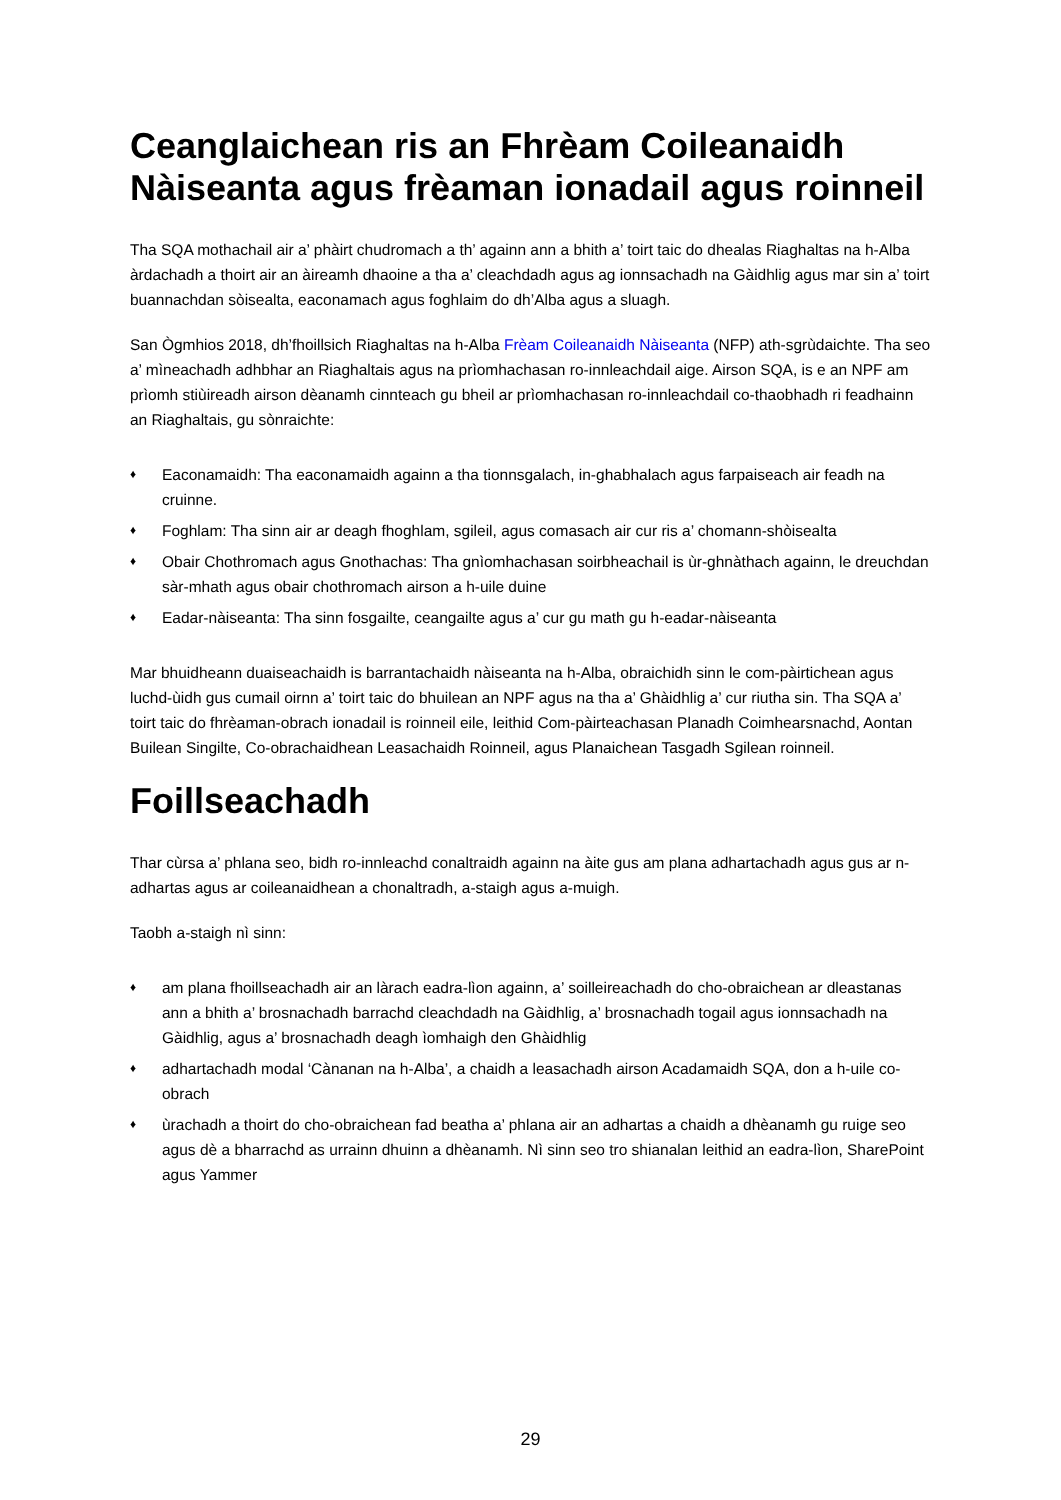Ceanglaichean ris an Fhrèam Coileanaidh Nàiseanta agus frèaman ionadail agus roinneil
Tha SQA mothachail air a’ phàirt chudromach a th’ againn ann a bhith a’ toirt taic do dhealas Riaghaltas na h-Alba àrdachadh a thoirt air an àireamh dhaoine a tha a’ cleachdadh agus ag ionnsachadh na Gàidhlig agus mar sin a’ toirt buannachdan sòisealta, eaconamach agus foghlaim do dh’Alba agus a sluagh.
San Ògmhios 2018, dh’fhoillsich Riaghaltas na h-Alba Frèam Coileanaidh Nàiseanta (NFP) ath-sgrùdaichte. Tha seo a’ mìneachadh adhbhar an Riaghaltais agus na prìomhachasan ro-innleachdail aige. Airson SQA, is e an NPF am prìomh stiùireadh airson dèanamh cinnteach gu bheil ar prìomhachasan ro-innleachdail co-thaobhadh ri feadhainn an Riaghaltais, gu sònraichte:
♦ Eaconamaidh: Tha eaconamaidh againn a tha tionnsgalach, in-ghabhalach agus farpaiseach air feadh na cruinne.
♦ Foghlam: Tha sinn air ar deagh fhoghlam, sgileil, agus comasach air cur ris a’ chomann-shòisealta
♦ Obair Chothromach agus Gnothachas: Tha gnìomhachasan soirbheachail is ùr-ghnàthach againn, le dreuchdan sàr-mhath agus obair chothromach airson a h-uile duine
♦ Eadar-nàiseanta: Tha sinn fosgailte, ceangailte agus a’ cur gu math gu h-eadar-nàiseanta
Mar bhuidheann duaiseachaidh is barrantachaidh nàiseanta na h-Alba, obraichidh sinn le com-pàirtichean agus luchd-ùidh gus cumail oirnn a’ toirt taic do bhuilean an NPF agus na tha a’ Ghàidhlig a’ cur riutha sin. Tha SQA a’ toirt taic do fhrèaman-obrach ionadail is roinneil eile, leithid Com-pàirteachasan Planadh Coimhearsnachd, Aontan Builean Singilte, Co-obrachaidhean Leasachaidh Roinneil, agus Planaichean Tasgadh Sgilean roinneil.
Foillseachadh
Thar cùrsa a’ phlana seo, bidh ro-innleachd conaltraidh againn na àite gus am plana adhartachadh agus gus ar n-adhartas agus ar coileanaidhean a chonaltradh, a-staigh agus a-muigh.
Taobh a-staigh nì sinn:
♦ am plana fhoillseachadh air an làrach eadra-lìon againn, a’ soilleireachadh do cho-obraichean ar dleastanas ann a bhith a’ brosnachadh barrachd cleachdadh na Gàidhlig, a’ brosnachadh togail agus ionnsachadh na Gàidhlig, agus a’ brosnachadh deagh ìomhaigh den Ghàidhlig
♦ adhartachadh modal ‘Cànanan na h-Alba’, a chaidh a leasachadh airson Acadamaidh SQA, don a h-uile co-obrach
♦ ùrachadh a thoirt do cho-obraichean fad beatha a’ phlana air an adhartas a chaidh a dhèanamh gu ruige seo agus dè a bharrachd as urrainn dhuinn a dhèanamh. Nì sinn seo tro shianalan leithid an eadra-lìon, SharePoint agus Yammer
29